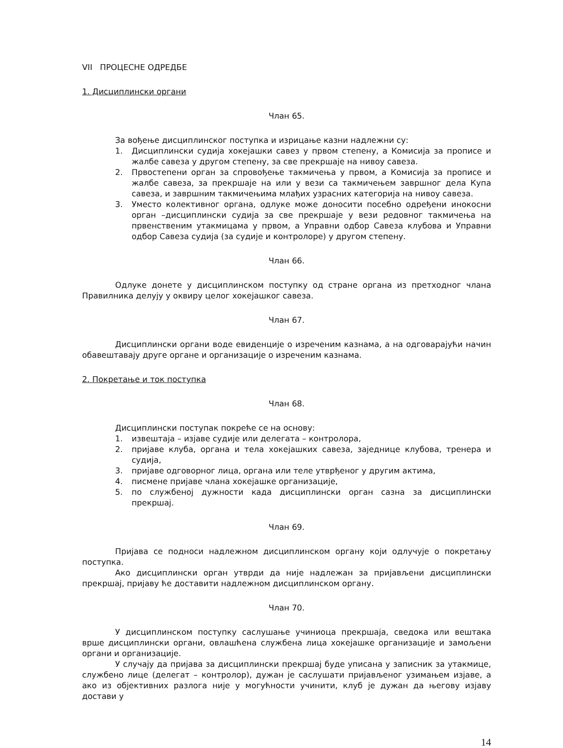VII ПРОЦЕСНЕ ОДРЕДБЕ
1. Дисциплински органи
Члан 65.
За вођење дисциплинског поступка и изрицање казни надлежни су:
1. Дисциплински судија хокејашки савез у првом степену, а Комисија за прописе и жалбе савеза у другом степену, за све прекршаје на нивоу савеза.
2. Првостепени орган за спровођење такмичења у првом, а Комисија за прописе и жалбе савеза, за прекршаје на или у вези са такмичењем завршног дела Купа савеза, и завршним такмичењима млађих узрасних категорија на нивоу савеза.
3. Уместо колективног органа, одлуке може доносити посебно одређени инокосни орган –дисциплински судија за све прекршаје у вези редовног такмичења на првенственим утакмицама у првом, а Управни одбор Савеза клубова и Управни одбор Савеза судија (за судије и контролоре) у другом степену.
Члан 66.
Одлуке донете у дисциплинском поступку од стране органа из претходног члана Правилника делују у оквиру целог хокејашког савеза.
Члан 67.
Дисциплински органи воде евиденције о изреченим казнама, а на одговарајући начин обавештавају друге органе и организације о изреченим казнама.
2. Покретање и ток поступка
Члан 68.
Дисциплински поступак покреће се на основу:
1. извештаја – изјаве судије или делегата – контролора,
2. пријаве клуба, органа и тела хокејашких савеза, заједнице клубова, тренера и судија,
3. пријаве одговорног лица, органа или теле утврђеног у другим актима,
4. писмене пријаве члана хокејашке организације,
5. по службеној дужности када дисциплински орган сазна за дисциплински прекршај.
Члан 69.
Пријава се подноси надлежном дисциплинском органу који одлучује о покретању поступка.
Ако дисциплински орган утврди да није надлежан за пријављени дисциплински прекршај, пријаву ће доставити надлежном дисциплинском органу.
Члан 70.
У дисциплинском поступку саслушање учиниоца прекршаја, сведока или вештака врше дисциплински органи, овлашћена службена лица хокејашке организације и замољени органи и организације.
У случају да пријава за дисциплински прекршај буде уписана у записник за утакмице, службено лице (делегат – контролор), дужан је саслушати пријављеног узимањем изјаве, а ако из објективних разлога није у могућности учинити, клуб је дужан да његову изјаву достави у
14